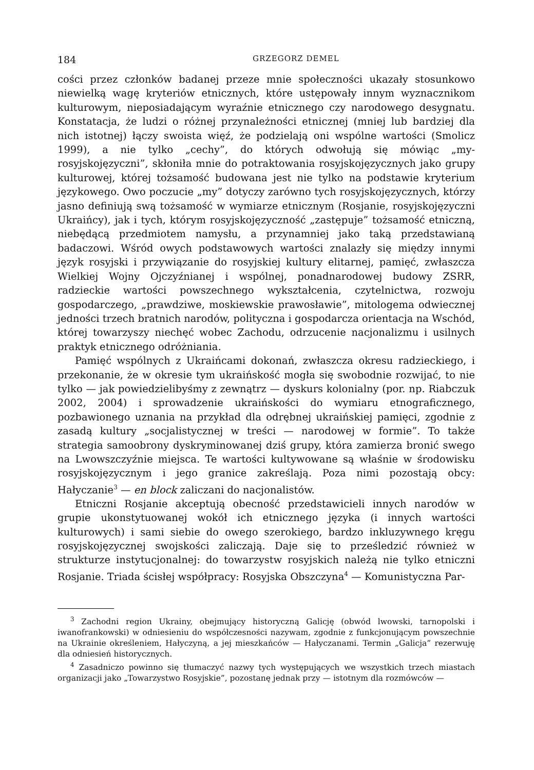184 GRZEGORZ DEMEL
cości przez członków badanej przeze mnie społeczności ukazały stosunkowo niewielką wagę kryteriów etnicznych, które ustępowały innym wyznacznikom kulturowym, nieposiadającym wyraźnie etnicznego czy narodowego desygnatu. Konstatacja, że ludzi o różnej przynależności etnicznej (mniej lub bardziej dla nich istotnej) łączy swoista więź, że podzielają oni wspólne wartości (Smolicz 1999), a nie tylko „cechy”, do których odwołują się mówiąc „my-rosyjskojęzyczni”, skłoniła mnie do potraktowania rosyjskojęzycznych jako grupy kulturowej, której tożsamość budowana jest nie tylko na podstawie kryterium językowego. Owo poczucie „my” dotyczy zarówno tych rosyjskojęzycznych, którzy jasno definiują swą tożsamość w wymiarze etnicznym (Rosjanie, rosyjskojęzyczni Ukraińcy), jak i tych, którym rosyjskojęzyczność „zastępuje” tożsamość etniczną, niebędącą przedmiotem namysłu, a przynamniej jako taką przedstawianą badaczowi. Wśród owych podstawowych wartości znalazły się między innymi język rosyjski i przywiązanie do rosyjskiej kultury elitarnej, pamięć, zwłaszcza Wielkiej Wojny Ojczyźnianej i wspólnej, ponadnarodowej budowy ZSRR, radzieckie wartości powszechnego wykształcenia, czytelnictwa, rozwoju gospodarczego, „prawdziwe, moskiewskie prawosławie”, mitologema odwiecznej jedności trzech bratnich narodów, polityczna i gospodarcza orientacja na Wschód, której towarzyszy niechęć wobec Zachodu, odrzucenie nacjonalizmu i usilnych praktyk etnicznego odróżniania.
Pamięć wspólnych z Ukraińcami dokonań, zwłaszcza okresu radzieckiego, i przekonanie, że w okresie tym ukraińskość mogła się swobodnie rozwijać, to nie tylko — jak powiedzielibyśmy z zewnątrz — dyskurs kolonialny (por. np. Riabczuk 2002, 2004) i sprowadzenie ukraińskości do wymiaru etnograficznego, pozbawionego uznania na przykład dla odrębnej ukraińskiej pamięci, zgodnie z zasadą kultury „socjalistycznej w treści — narodowej w formie”. To także strategia samoobrony dyskryminowanej dziś grupy, która zamierza bronić swego na Lwowszczyźnie miejsca. Te wartości kultywowane są właśnie w środowisku rosyjskojęzycznym i jego granice zakreślają. Poza nimi pozostają obcy: Hałyczanie<sup>3</sup> — en block zaliczani do nacjonalistów.
Etniczni Rosjanie akceptują obecność przedstawicieli innych narodów w grupie ukonstytuowanej wokół ich etnicznego języka (i innych wartości kulturowych) i sami siebie do owego szerokiego, bardzo inkluzywnego kręgu rosyjskojęzycznej swojskości zaliczają. Daje się to prześledzić również w strukturze instytucjonalnej: do towarzystw rosyjskich należą nie tylko etniczni Rosjanie. Triada ścisłej współpracy: Rosyjska Obszczyna<sup>4</sup> — Komunistyczna Par-
<sup>3</sup> Zachodni region Ukrainy, obejmujący historyczną Galicję (obwód lwowski, tarnopolski i iwanofrankowski) w odniesieniu do współczesności nazywam, zgodnie z funkcjonującym powszechnie na Ukrainie określeniem, Hałyczyną, a jej mieszkańców — Hałyczanami. Termin „Galicja” rezerwuję dla odniesień historycznych.
<sup>4</sup> Zasadniczo powinno się tłumaczyć nazwy tych występujących we wszystkich trzech miastach organizacji jako „Towarzystwo Rosyjskie”, pozostanę jednak przy — istotnym dla rozmówców —